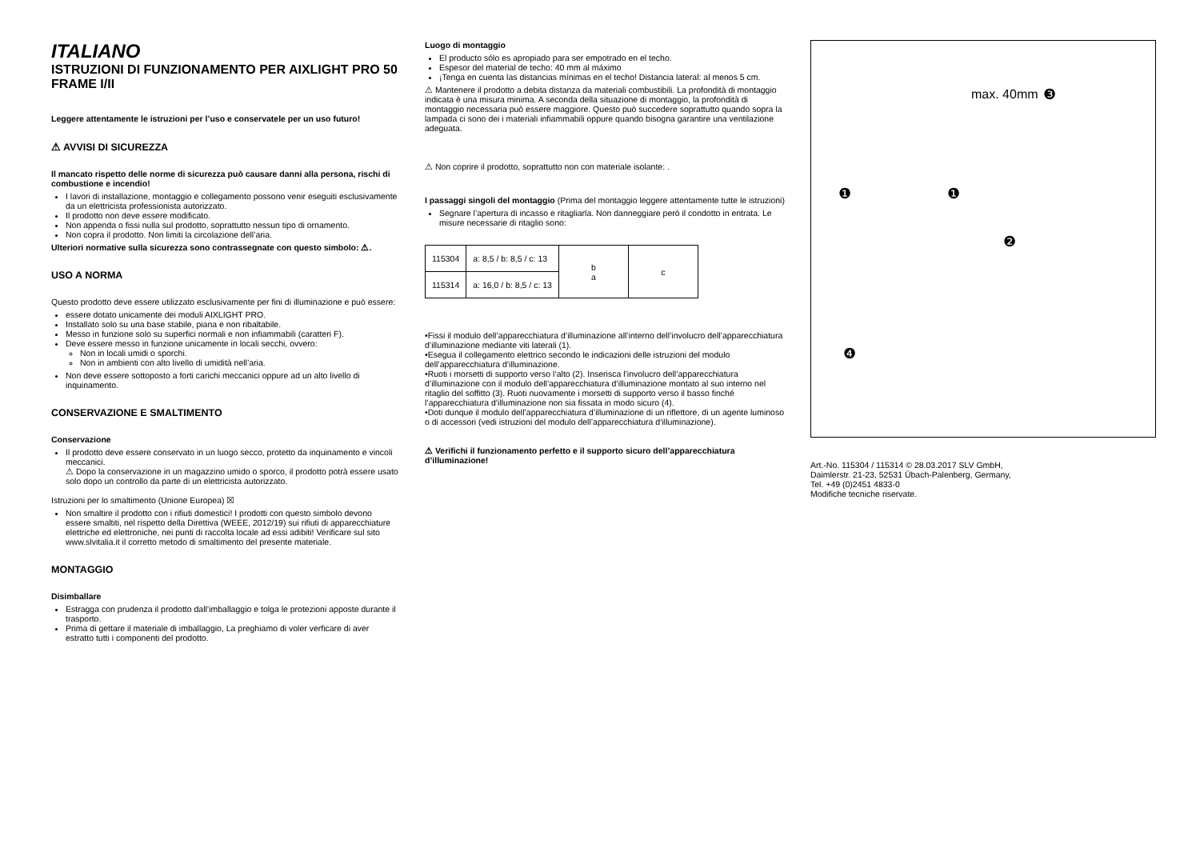ITALIANO
ISTRUZIONI DI FUNZIONAMENTO PER AIXLIGHT PRO 50 FRAME I/II
Leggere attentamente le istruzioni per l’uso e conservatele per un uso futuro!
⚠ AVVISI DI SICUREZZA
Il mancato rispetto delle norme di sicurezza può causare danni alla persona, rischi di combustione e incendio!
I lavori di installazione, montaggio e collegamento possono venir eseguiti esclusivamente da un elettricista professionista autorizzato.
Il prodotto non deve essere modificato.
Non appenda o fissi nulla sul prodotto, soprattutto nessun tipo di ornamento.
Non copra il prodotto. Non limiti la circolazione dell’aria.
Ulteriori normative sulla sicurezza sono contrassegnate con questo simbolo: ⚠.
USO A NORMA
Questo prodotto deve essere utilizzato esclusivamente per fini di illuminazione e può essere:
essere dotato unicamente dei moduli AIXLIGHT PRO.
Installato solo su una base stabile, piana e non ribaltabile.
Messo in funzione solo su superfici normali e non infiammabili (caratteri F).
Deve essere messo in funzione unicamente in locali secchi, ovvero:
Non in locali umidi o sporchi.
Non in ambienti con alto livello di umidità nell’aria.
Non deve essere sottoposto a forti carichi meccanici oppure ad un alto livello di inquinamento.
CONSERVAZIONE E SMALTIMENTO
Conservazione
Il prodotto deve essere conservato in un luogo secco, protetto da inquinamento e vincoli meccanici.
⚠ Dopo la conservazione in un magazzino umido o sporco, il prodotto potrà essere usato solo dopo un controllo da parte di un elettricista autorizzato.
Istruzioni per lo smaltimento (Unione Europea) ☒
Non smaltire il prodotto con i rifiuti domestici! I prodotti con questo simbolo devono essere smaltiti, nel rispetto della Direttiva (WEEE, 2012/19) sui rifiuti di apparecchiature elettriche ed elettroniche, nei punti di raccolta locale ad essi adibiti! Verificare sul sito www.slvitalia.it il corretto metodo di smaltimento del presente materiale.
MONTAGGIO
Disimballare
Estragga con prudenza il prodotto dall’imballaggio e tolga le protezioni apposte durante il trasporto.
Prima di gettare il materiale di imballaggio, La preghiamo di voler verficare di aver estratto tutti i componenti del prodotto.
Luogo di montaggio
El producto sólo es apropiado para ser empotrado en el techo.
Espesor del material de techo: 40 mm al máximo
¡Tenga en cuenta las distancias mínimas en el techo! Distancia lateral: al menos 5 cm.
⚠ Mantenere il prodotto a debita distanza da materiali combustibili. La profondità di montaggio indicata è una misura minima. A seconda della situazione di montaggio, la profondità di montaggio necessaria può essere maggiore. Questo può succedere soprattutto quando sopra la lampada ci sono dei i materiali infiammabili oppure quando bisogna garantire una ventilazione adeguata.
⚠ Non coprire il prodotto, soprattutto non con materiale isolante: .
I passaggi singoli del montaggio (Prima del montaggio leggere attentamente tutte le istruzioni)
Segnare l’apertura di incasso e ritagliarla. Non danneggiare però il condotto in entrata. Le misure necessarie di ritaglio sono:
| 115304 | a: 8,5 / b: 8,5 / c: 13 | b a | c |
| 115314 | a: 16,0 / b: 8,5 / c: 13 | | |
•Fissi il modulo dell’apparecchiatura d’illuminazione all’interno dell’involucro dell’apparecchiatura d’illuminazione mediante viti laterali (1).
•Esegua il collegamento elettrico secondo le indicazioni delle istruzioni del modulo dell’apparecchiatura d’illuminazione.
•Ruoti i morsetti di supporto verso l‘alto (2). Inserisca l’involucro dell’apparecchiatura d’illuminazione con il modulo dell’apparecchiatura d’illuminazione montato al suo interno nel ritaglio del soffitto (3). Ruoti nuovamente i morsetti di supporto verso il basso finché l’apparecchiatura d’illuminazione non sia fissata in modo sicuro (4).
•Doti dunque il modulo dell’apparecchiatura d’illuminazione di un riflettore, di un agente luminoso o di accessori (vedi istruzioni del modulo dell’apparecchiatura d‘illuminazione).
⚠ Verifichi il funzionamento perfetto e il supporto sicuro dell’apparecchiatura d’illuminazione!
max. 40mm ❸
❶ ❶
❷
❹
Art.-No. 115304 / 115314 © 28.03.2017 SLV GmbH,
Daimlerstr. 21-23, 52531 Übach-Palenberg, Germany,
Tel. +49 (0)2451 4833-0
Modifiche tecniche riservate.